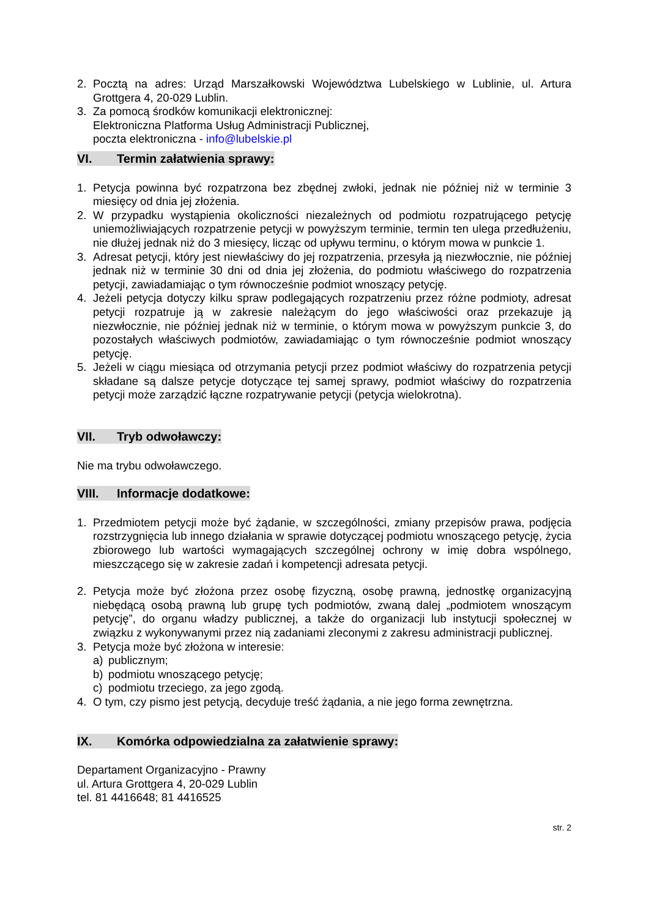2. Pocztą na adres: Urząd Marszałkowski Województwa Lubelskiego w Lublinie, ul. Artura Grottgera 4, 20-029 Lublin.
3. Za pomocą środków komunikacji elektronicznej:
Elektroniczna Platforma Usług Administracji Publicznej,
poczta elektroniczna - info@lubelskie.pl
VI. Termin załatwienia sprawy:
1. Petycja powinna być rozpatrzona bez zbędnej zwłoki, jednak nie później niż w terminie 3 miesięcy od dnia jej złożenia.
2. W przypadku wystąpienia okoliczności niezależnych od podmiotu rozpatrującego petycję uniemożliwiających rozpatrzenie petycji w powyższym terminie, termin ten ulega przedłużeniu, nie dłużej jednak niż do 3 miesięcy, licząc od upływu terminu, o którym mowa w punkcie 1.
3. Adresat petycji, który jest niewłaściwy do jej rozpatrzenia, przesyła ją niezwłocznie, nie później jednak niż w terminie 30 dni od dnia jej złożenia, do podmiotu właściwego do rozpatrzenia petycji, zawiadamiając o tym równocześnie podmiot wnoszący petycję.
4. Jeżeli petycja dotyczy kilku spraw podlegających rozpatrzeniu przez różne podmioty, adresat petycji rozpatruje ją w zakresie należącym do jego właściwości oraz przekazuje ją niezwłocznie, nie później jednak niż w terminie, o którym mowa w powyższym punkcie 3, do pozostałych właściwych podmiotów, zawiadamiając o tym równocześnie podmiot wnoszący petycję.
5. Jeżeli w ciągu miesiąca od otrzymania petycji przez podmiot właściwy do rozpatrzenia petycji składane są dalsze petycje dotyczące tej samej sprawy, podmiot właściwy do rozpatrzenia petycji może zarządzić łączne rozpatrywanie petycji (petycja wielokrotna).
VII. Tryb odwoławczy:
Nie ma trybu odwoławczego.
VIII. Informacje dodatkowe:
1. Przedmiotem petycji może być żądanie, w szczególności, zmiany przepisów prawa, podjęcia rozstrzygnięcia lub innego działania w sprawie dotyczącej podmiotu wnoszącego petycję, życia zbiorowego lub wartości wymagających szczególnej ochrony w imię dobra wspólnego, mieszczącego się w zakresie zadań i kompetencji adresata petycji.
2. Petycja może być złożona przez osobę fizyczną, osobę prawną, jednostkę organizacyjną niebędącą osobą prawną lub grupę tych podmiotów, zwaną dalej „podmiotem wnoszącym petycję”, do organu władzy publicznej, a także do organizacji lub instytucji społecznej w związku z wykonywanymi przez nią zadaniami zleconymi z zakresu administracji publicznej.
3. Petycja może być złożona w interesie:
a) publicznym;
b) podmiotu wnoszącego petycję;
c) podmiotu trzeciego, za jego zgodą.
4. O tym, czy pismo jest petycją, decyduje treść żądania, a nie jego forma zewnętrzna.
IX. Komórka odpowiedzialna za załatwienie sprawy:
Departament Organizacyjno - Prawny
ul. Artura Grottgera 4, 20-029 Lublin
tel. 81 4416648; 81 4416525
str. 2